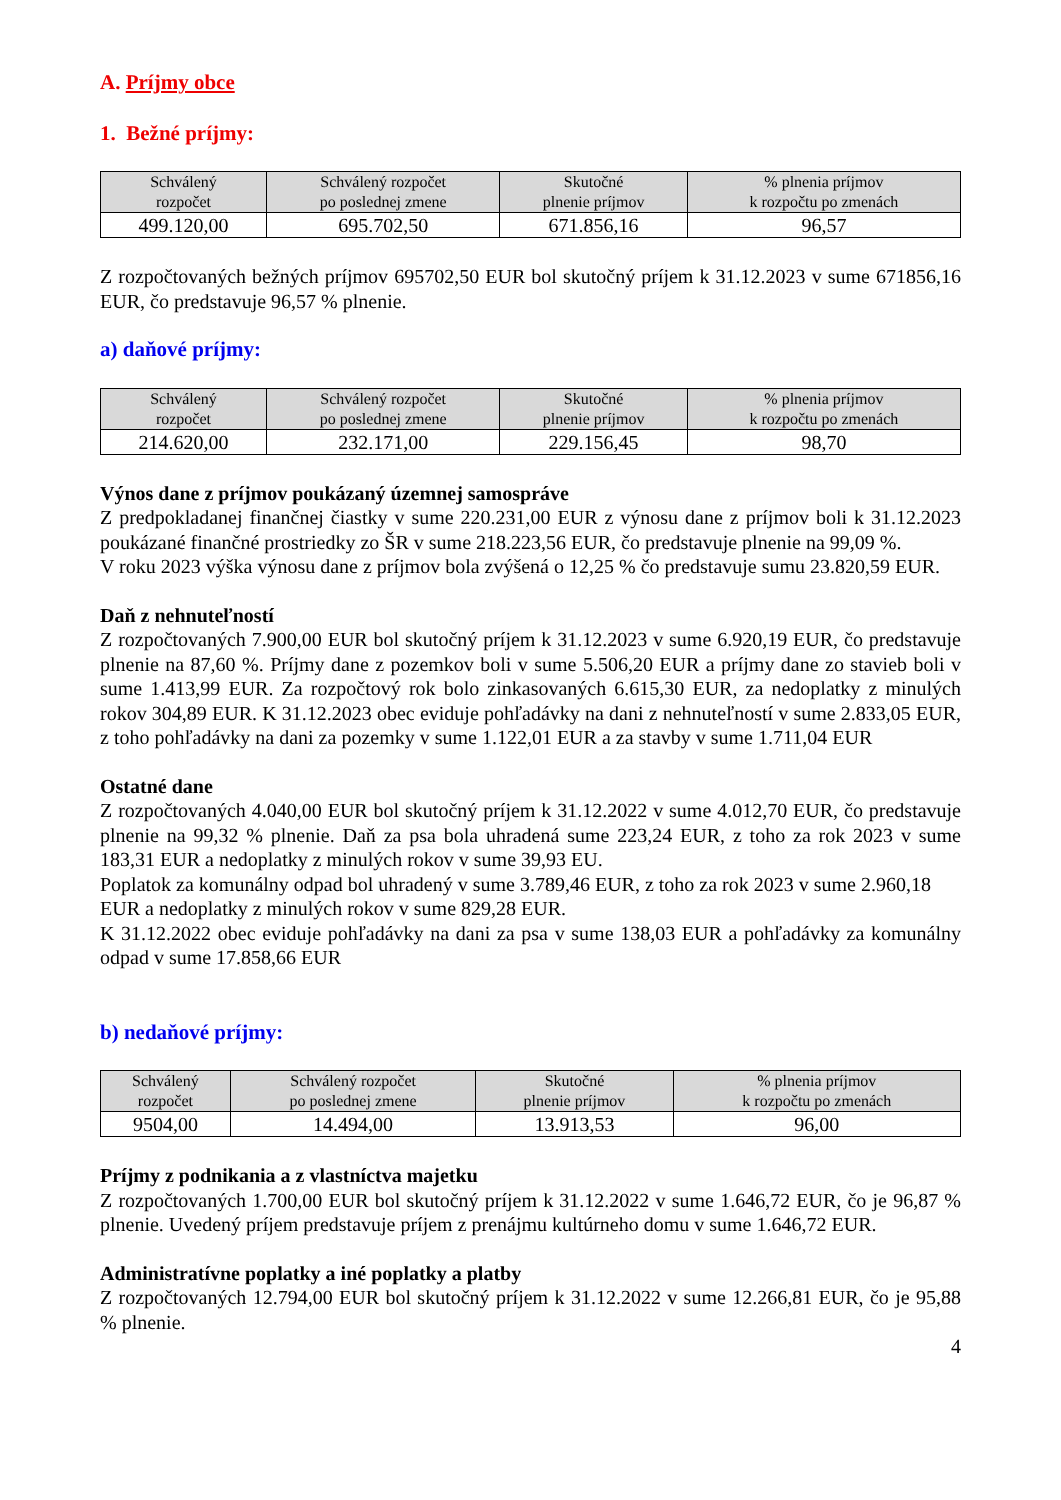A. Príjmy obce
1. Bežné príjmy:
| Schválený rozpočet | Schválený rozpočet po poslednej zmene | Skutočné plnenie príjmov | % plnenia príjmov k rozpočtu po zmenách |
| --- | --- | --- | --- |
| 499.120,00 | 695.702,50 | 671.856,16 | 96,57 |
Z rozpočtovaných bežných príjmov 695702,50 EUR bol skutočný príjem k 31.12.2023 v sume 671856,16 EUR, čo predstavuje 96,57 % plnenie.
a) daňové príjmy:
| Schválený rozpočet | Schválený rozpočet po poslednej zmene | Skutočné plnenie príjmov | % plnenia príjmov k rozpočtu po zmenách |
| --- | --- | --- | --- |
| 214.620,00 | 232.171,00 | 229.156,45 | 98,70 |
Výnos dane z príjmov poukázaný územnej samospráve
Z predpokladanej finančnej čiastky v sume 220.231,00 EUR z výnosu dane z príjmov boli k 31.12.2023 poukázané finančné prostriedky zo ŠR v sume 218.223,56 EUR, čo predstavuje plnenie na 99,09 %.
V roku 2023 výška výnosu dane z príjmov bola zvýšená o 12,25 % čo predstavuje sumu 23.820,59 EUR.
Daň z nehnuteľností
Z rozpočtovaných 7.900,00 EUR bol skutočný príjem k 31.12.2023 v sume 6.920,19 EUR, čo predstavuje plnenie na 87,60 %. Príjmy dane z pozemkov boli v sume 5.506,20 EUR a príjmy dane zo stavieb boli v sume 1.413,99 EUR. Za rozpočtový rok bolo zinkasovaných 6.615,30 EUR, za nedoplatky z minulých rokov 304,89 EUR. K 31.12.2023 obec eviduje pohľadávky na dani z nehnuteľností v sume 2.833,05 EUR, z toho pohľadávky na dani za pozemky v sume 1.122,01 EUR a za stavby v sume 1.711,04 EUR
Ostatné dane
Z rozpočtovaných 4.040,00 EUR bol skutočný príjem k 31.12.2022 v sume 4.012,70 EUR, čo predstavuje plnenie na 99,32 % plnenie. Daň za psa bola uhradená sume 223,24 EUR, z toho za rok 2023 v sume 183,31 EUR a nedoplatky z minulých rokov v sume 39,93 EU.
Poplatok za komunálny odpad bol uhradený v sume 3.789,46 EUR, z toho za rok 2023 v sume 2.960,18 EUR a nedoplatky z minulých rokov v sume 829,28 EUR.
K 31.12.2022 obec eviduje pohľadávky na dani za psa v sume 138,03 EUR a pohľadávky za komunálny odpad v sume 17.858,66 EUR
b) nedaňové príjmy:
| Schválený rozpočet | Schválený rozpočet po poslednej zmene | Skutočné plnenie príjmov | % plnenia príjmov k rozpočtu po zmenách |
| --- | --- | --- | --- |
| 9504,00 | 14.494,00 | 13.913,53 | 96,00 |
Príjmy z podnikania a z vlastníctva majetku
Z rozpočtovaných 1.700,00 EUR bol skutočný príjem k 31.12.2022 v sume 1.646,72 EUR, čo je 96,87 % plnenie. Uvedený príjem predstavuje príjem z prenájmu kultúrneho domu v sume 1.646,72 EUR.
Administratívne poplatky a iné poplatky a platby
Z rozpočtovaných 12.794,00 EUR bol skutočný príjem k 31.12.2022 v sume 12.266,81 EUR, čo je 95,88 % plnenie.
4